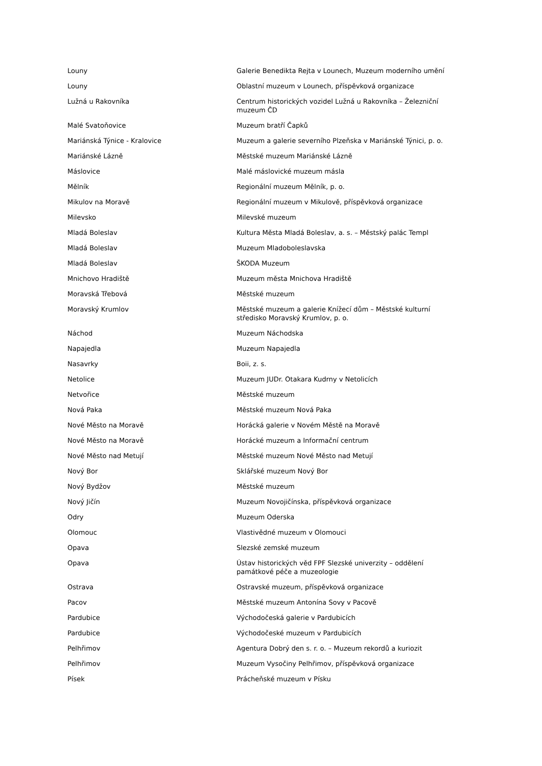| Louny | Galerie Benedikta Rejta v Lounech, Muzeum moderního umění |
| Louny | Oblastní muzeum v Lounech, příspěvková organizace |
| Lužná u Rakovníka | Centrum historických vozidel Lužná u Rakovníka – Železniční muzeum ČD |
| Malé Svatoňovice | Muzeum bratří Čapků |
| Mariánská Týnice - Kralovice | Muzeum a galerie severního Plzeňska v Mariánské Týnici, p. o. |
| Mariánské Lázně | Městské muzeum Mariánské Lázně |
| Máslovice | Malé máslovické muzeum másla |
| Mělník | Regionální muzeum Mělník, p. o. |
| Mikulov na Moravě | Regionální muzeum v Mikulově, příspěvková organizace |
| Milevsko | Milevské muzeum |
| Mladá Boleslav | Kultura Města Mladá Boleslav, a. s. – Městský palác Templ |
| Mladá Boleslav | Muzeum Mladoboleslavska |
| Mladá Boleslav | ŠKODA Muzeum |
| Mnichovo Hradiště | Muzeum města Mnichova Hradiště |
| Moravská Třebová | Městské muzeum |
| Moravský Krumlov | Městské muzeum a galerie Knížecí dům – Městské kulturní středisko Moravský Krumlov, p. o. |
| Náchod | Muzeum Náchodska |
| Napajedla | Muzeum Napajedla |
| Nasavrky | Boii, z. s. |
| Netolice | Muzeum JUDr. Otakara Kudrny v Netolicích |
| Netvořice | Městské muzeum |
| Nová Paka | Městské muzeum Nová Paka |
| Nové Město na Moravě | Horácká galerie v Novém Městě na Moravě |
| Nové Město na Moravě | Horácké muzeum a Informační centrum |
| Nové Město nad Metují | Městské muzeum Nové Město nad Metují |
| Nový Bor | Sklářské muzeum Nový Bor |
| Nový Bydžov | Městské muzeum |
| Nový Jičín | Muzeum Novojičínska, příspěvková organizace |
| Odry | Muzeum Oderska |
| Olomouc | Vlastivědné muzeum v Olomouci |
| Opava | Slezské zemské muzeum |
| Opava | Ústav historických věd FPF Slezské univerzity – oddělení památkové péče a muzeologie |
| Ostrava | Ostravské muzeum, příspěvková organizace |
| Pacov | Městské muzeum Antonína Sovy v Pacově |
| Pardubice | Východočeská galerie v Pardubicích |
| Pardubice | Východočeské muzeum v Pardubicích |
| Pelhřimov | Agentura Dobrý den s. r. o. – Muzeum rekordů a kuriozit |
| Pelhřimov | Muzeum Vysočiny Pelhřimov, příspěvková organizace |
| Písek | Prácheňské muzeum v Písku |